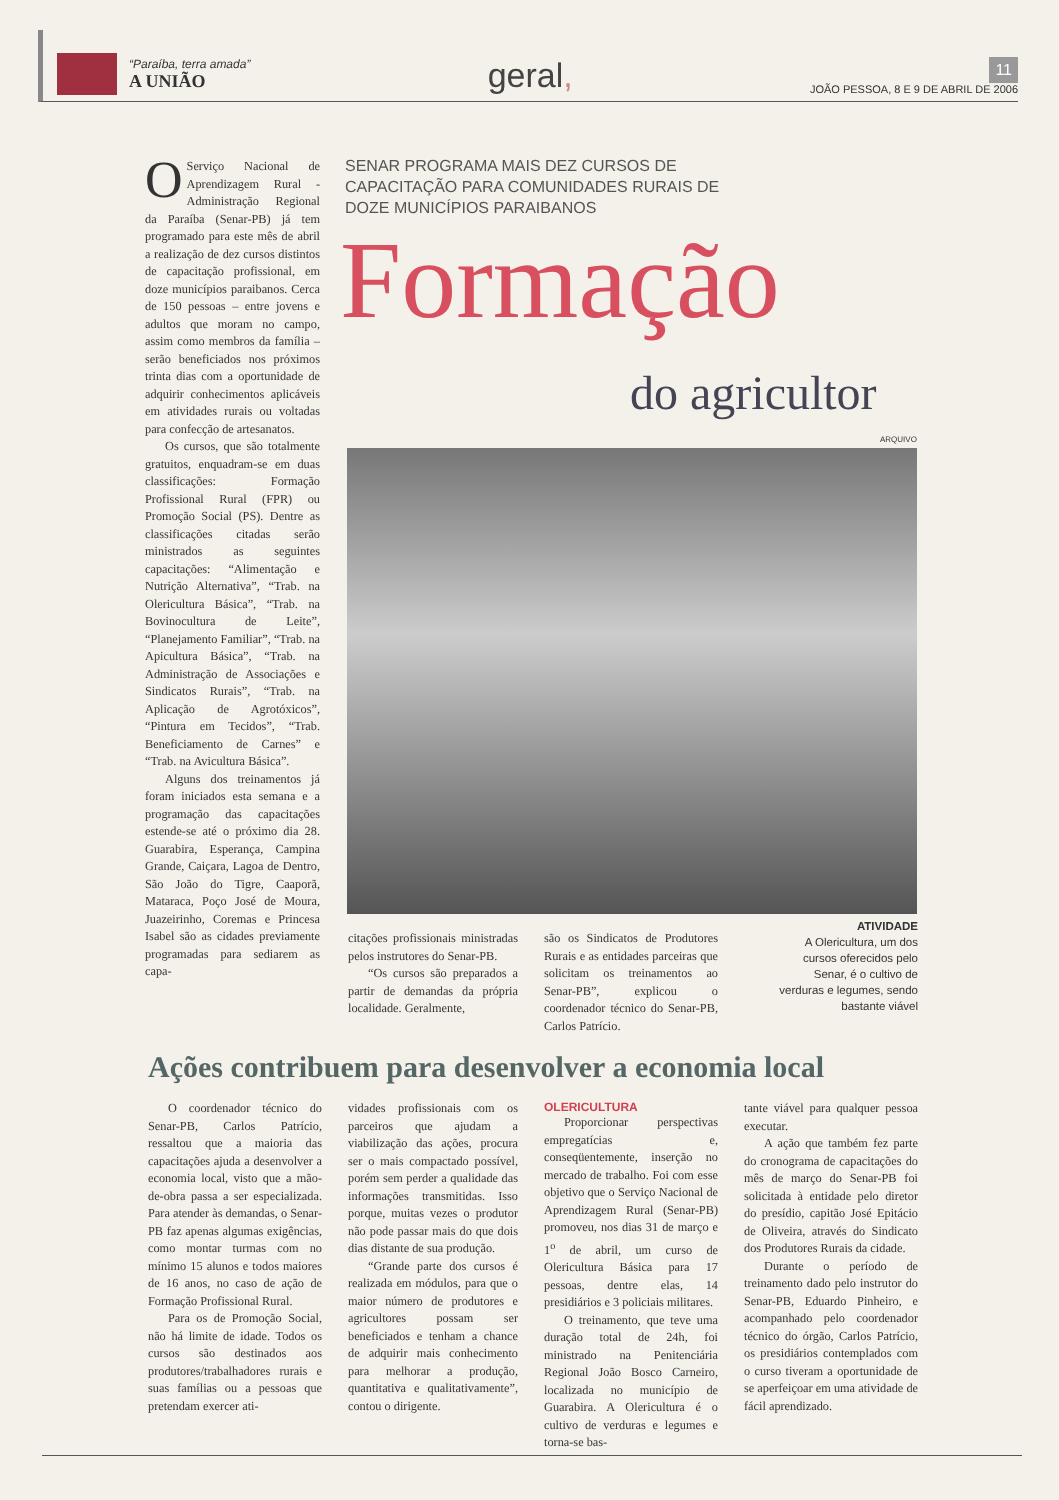“Paraíba, terra amada”
A UNIÃO
geral,
11
JOÃO PESSOA, 8 E 9 DE ABRIL DE 2006
OServiço Nacional de Aprendizagem Rural - Administração Regional da Paraíba (Senar-PB) já tem programado para este mês de abril a realização de dez cursos distintos de capacitação profissional, em doze municípios paraibanos. Cerca de 150 pessoas – entre jovens e adultos que moram no campo, assim como membros da família – serão beneficiados nos próximos trinta dias com a oportunidade de adquirir conhecimentos aplicáveis em atividades rurais ou voltadas para confecção de artesanatos.
Os cursos, que são totalmente gratuitos, enquadram-se em duas classificações: Formação Profissional Rural (FPR) ou Promoção Social (PS). Dentre as classificações citadas serão ministrados as seguintes capacitações: “Alimentação e Nutrição Alternativa”, “Trab. na Olericultura Básica”, “Trab. na Bovinocultura de Leite”, “Planejamento Familiar”, “Trab. na Apicultura Básica”, “Trab. na Administração de Associações e Sindicatos Rurais”, “Trab. na Aplicação de Agrotóxicos”, “Pintura em Tecidos”, “Trab. Beneficiamento de Carnes” e “Trab. na Avicultura Básica”.
Alguns dos treinamentos já foram iniciados esta semana e a programação das capacitações estende-se até o próximo dia 28. Guarabira, Esperança, Campina Grande, Caiçara, Lagoa de Dentro, São João do Tigre, Caaporã, Mataraca, Poço José de Moura, Juazeirinho, Coremas e Princesa Isabel são as cidades previamente programadas para sediarem as capa-
SENAR PROGRAMA MAIS DEZ CURSOS DE CAPACITAÇÃO PARA COMUNIDADES RURAIS DE DOZE MUNICÍPIOS PARAIBANOS
Formação
do agricultor
ARQUIVO
citações profissionais ministradas pelos instrutores do Senar-PB.
“Os cursos são preparados a partir de demandas da própria localidade. Geralmente,
são os Sindicatos de Produtores Rurais e as entidades parceiras que solicitam os treinamentos ao Senar-PB”, explicou o coordenador técnico do Senar-PB, Carlos Patrício.
ATIVIDADE
A Olericultura, um dos cursos oferecidos pelo Senar, é o cultivo de verduras e legumes, sendo bastante viável
Ações contribuem para desenvolver a economia local
O coordenador técnico do Senar-PB, Carlos Patrício, ressaltou que a maioria das capacitações ajuda a desenvolver a economia local, visto que a mão-de-obra passa a ser especializada. Para atender às demandas, o Senar-PB faz apenas algumas exigências, como montar turmas com no mínimo 15 alunos e todos maiores de 16 anos, no caso de ação de Formação Profissional Rural.
Para os de Promoção Social, não há limite de idade. Todos os cursos são destinados aos produtores/trabalhadores rurais e suas famílias ou a pessoas que pretendam exercer ati-
vidades profissionais com os parceiros que ajudam a viabilização das ações, procura ser o mais compactado possível, porém sem perder a qualidade das informações transmitidas. Isso porque, muitas vezes o produtor não pode passar mais do que dois dias distante de sua produção.
“Grande parte dos cursos é realizada em módulos, para que o maior número de produtores e agricultores possam ser beneficiados e tenham a chance de adquirir mais conhecimento para melhorar a produção, quantitativa e qualitativamente”, contou o dirigente.
OLERICULTURA
Proporcionar perspectivas empregatícias e, conseqüentemente, inserção no mercado de trabalho. Foi com esse objetivo que o Serviço Nacional de Aprendizagem Rural (Senar-PB) promoveu, nos dias 31 de março e 1<sup>o</sup> de abril, um curso de Olericultura Básica para 17 pessoas, dentre elas, 14 presidiários e 3 policiais militares.
O treinamento, que teve uma duração total de 24h, foi ministrado na Penitenciária Regional João Bosco Carneiro, localizada no município de Guarabira. A Olericultura é o cultivo de verduras e legumes e torna-se bas-
tante viável para qualquer pessoa executar.
A ação que também fez parte do cronograma de capacitações do mês de março do Senar-PB foi solicitada à entidade pelo diretor do presídio, capitão José Epitácio de Oliveira, através do Sindicato dos Produtores Rurais da cidade.
Durante o período de treinamento dado pelo instrutor do Senar-PB, Eduardo Pinheiro, e acompanhado pelo coordenador técnico do órgão, Carlos Patrício, os presidiários contemplados com o curso tiveram a oportunidade de se aperfeiçoar em uma atividade de fácil aprendizado.